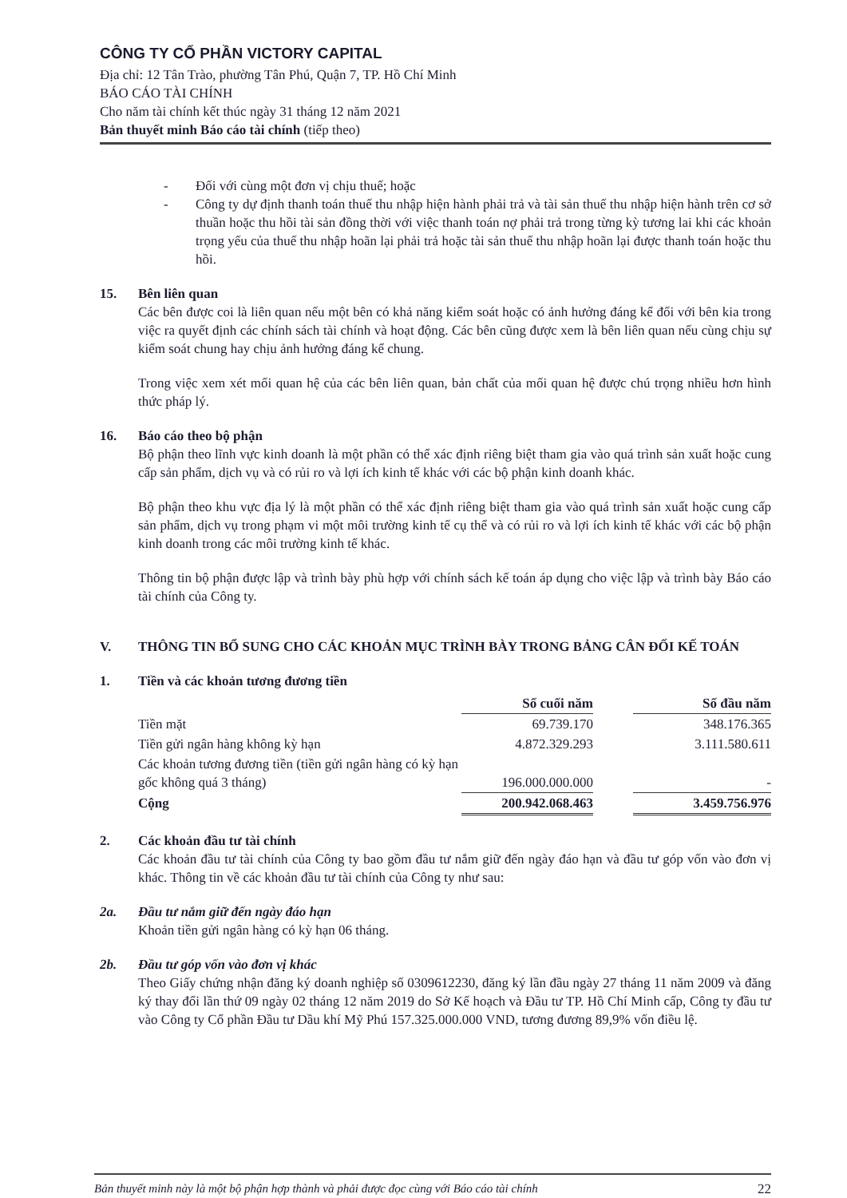CÔNG TY CỔ PHẦN VICTORY CAPITAL
Địa chỉ: 12 Tân Trào, phường Tân Phú, Quận 7, TP. Hồ Chí Minh
BÁO CÁO TÀI CHÍNH
Cho năm tài chính kết thúc ngày 31 tháng 12 năm 2021
Bản thuyết minh Báo cáo tài chính (tiếp theo)
- Đối với cùng một đơn vị chịu thuế; hoặc
- Công ty dự định thanh toán thuế thu nhập hiện hành phải trả và tài sản thuế thu nhập hiện hành trên cơ sở thuần hoặc thu hồi tài sản đồng thời với việc thanh toán nợ phải trả trong từng kỳ tương lai khi các khoản trọng yếu của thuế thu nhập hoãn lại phải trả hoặc tài sản thuế thu nhập hoãn lại được thanh toán hoặc thu hồi.
15. Bên liên quan
Các bên được coi là liên quan nếu một bên có khả năng kiểm soát hoặc có ảnh hưởng đáng kể đối với bên kia trong việc ra quyết định các chính sách tài chính và hoạt động. Các bên cũng được xem là bên liên quan nếu cùng chịu sự kiểm soát chung hay chịu ảnh hưởng đáng kể chung.
Trong việc xem xét mối quan hệ của các bên liên quan, bản chất của mối quan hệ được chú trọng nhiều hơn hình thức pháp lý.
16. Báo cáo theo bộ phận
Bộ phận theo lĩnh vực kinh doanh là một phần có thể xác định riêng biệt tham gia vào quá trình sản xuất hoặc cung cấp sản phẩm, dịch vụ và có rủi ro và lợi ích kinh tế khác với các bộ phận kinh doanh khác.
Bộ phận theo khu vực địa lý là một phần có thể xác định riêng biệt tham gia vào quá trình sản xuất hoặc cung cấp sản phẩm, dịch vụ trong phạm vi một môi trường kinh tế cụ thể và có rủi ro và lợi ích kinh tế khác với các bộ phận kinh doanh trong các môi trường kinh tế khác.
Thông tin bộ phận được lập và trình bày phù hợp với chính sách kế toán áp dụng cho việc lập và trình bày Báo cáo tài chính của Công ty.
V. THÔNG TIN BỔ SUNG CHO CÁC KHOẢN MỤC TRÌNH BÀY TRONG BẢNG CÂN ĐỐI KẾ TOÁN
1. Tiền và các khoản tương đương tiền
| | Số cuối năm | | Số đầu năm |
| Tiền mặt | 69.739.170 | | 348.176.365 |
| Tiền gửi ngân hàng không kỳ hạn | 4.872.329.293 | | 3.111.580.611 |
| Các khoản tương đương tiền (tiền gửi ngân hàng có kỳ hạn gốc không quá 3 tháng) | 196.000.000.000 | | - |
| Cộng | 200.942.068.463 | | 3.459.756.976 |
2. Các khoản đầu tư tài chính
Các khoản đầu tư tài chính của Công ty bao gồm đầu tư nắm giữ đến ngày đáo hạn và đầu tư góp vốn vào đơn vị khác. Thông tin về các khoản đầu tư tài chính của Công ty như sau:
2a. Đầu tư nắm giữ đến ngày đáo hạn
Khoản tiền gửi ngân hàng có kỳ hạn 06 tháng.
2b. Đầu tư góp vốn vào đơn vị khác
Theo Giấy chứng nhận đăng ký doanh nghiệp số 0309612230, đăng ký lần đầu ngày 27 tháng 11 năm 2009 và đăng ký thay đổi lần thứ 09 ngày 02 tháng 12 năm 2019 do Sở Kế hoạch và Đầu tư TP. Hồ Chí Minh cấp, Công ty đầu tư vào Công ty Cổ phần Đầu tư Dầu khí Mỹ Phú 157.325.000.000 VND, tương đương 89,9% vốn điều lệ.
Bản thuyết minh này là một bộ phận hợp thành và phải được đọc cùng với Báo cáo tài chính 22